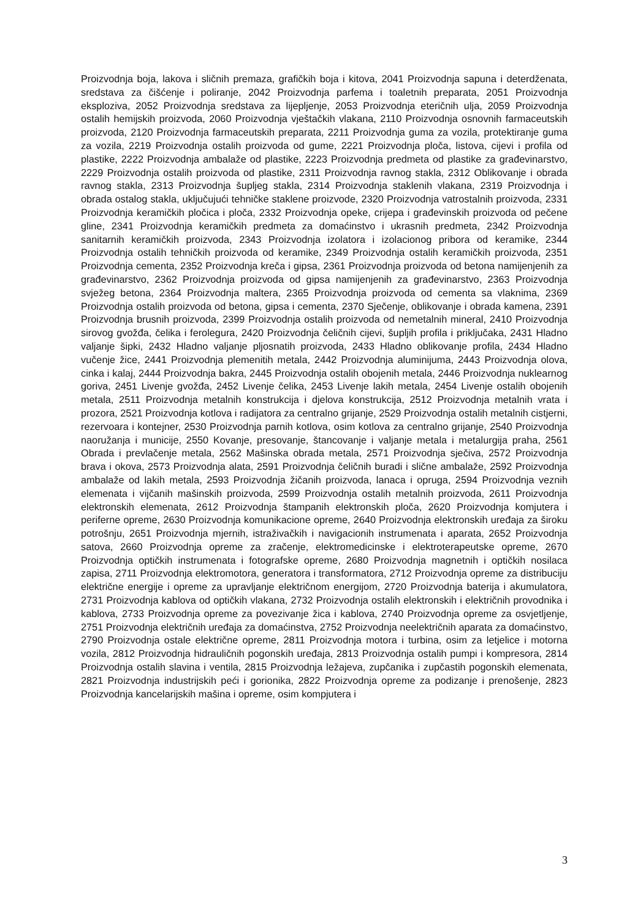Proizvodnja boja, lakova i sličnih premaza, grafičkih boja i kitova, 2041 Proizvodnja sapuna i deterdženata, sredstava za čišćenje i poliranje, 2042 Proizvodnja parfema i toaletnih preparata, 2051 Proizvodnja eksploziva, 2052 Proizvodnja sredstava za lijepljenje, 2053 Proizvodnja eteričnih ulja, 2059 Proizvodnja ostalih hemijskih proizvoda, 2060 Proizvodnja vještačkih vlakana, 2110 Proizvodnja osnovnih farmaceutskih proizvoda, 2120 Proizvodnja farmaceutskih preparata, 2211 Proizvodnja guma za vozila, protektiranje guma za vozila, 2219 Proizvodnja ostalih proizvoda od gume, 2221 Proizvodnja ploča, listova, cijevi i profila od plastike, 2222 Proizvodnja ambalaže od plastike, 2223 Proizvodnja predmeta od plastike za građevinarstvo, 2229 Proizvodnja ostalih proizvoda od plastike, 2311 Proizvodnja ravnog stakla, 2312 Oblikovanje i obrada ravnog stakla, 2313 Proizvodnja šupljeg stakla, 2314 Proizvodnja staklenih vlakana, 2319 Proizvodnja i obrada ostalog stakla, uključujući tehničke staklene proizvode, 2320 Proizvodnja vatrostalnih proizvoda, 2331 Proizvodnja keramičkih pločica i ploča, 2332 Proizvodnja opeke, crijepa i građevinskih proizvoda od pečene gline, 2341 Proizvodnja keramičkih predmeta za domaćinstvo i ukrasnih predmeta, 2342 Proizvodnja sanitarnih keramičkih proizvoda, 2343 Proizvodnja izolatora i izolacionog pribora od keramike, 2344 Proizvodnja ostalih tehničkih proizvoda od keramike, 2349 Proizvodnja ostalih keramičkih proizvoda, 2351 Proizvodnja cementa, 2352 Proizvodnja kreča i gipsa, 2361 Proizvodnja proizvoda od betona namijenjenih za građevinarstvo, 2362 Proizvodnja proizvoda od gipsa namijenjenih za građevinarstvo, 2363 Proizvodnja svježeg betona, 2364 Proizvodnja maltera, 2365 Proizvodnja proizvoda od cementa sa vlaknima, 2369 Proizvodnja ostalih proizvoda od betona, gipsa i cementa, 2370 Sječenje, oblikovanje i obrada kamena, 2391 Proizvodnja brusnih proizvoda, 2399 Proizvodnja ostalih proizvoda od nemetalnih mineral, 2410 Proizvodnja sirovog gvožđa, čelika i ferolegura, 2420 Proizvodnja čeličnih cijevi, šupljih profila i priključaka, 2431 Hladno valjanje šipki, 2432 Hladno valjanje pljosnatih proizvoda, 2433 Hladno oblikovanje profila, 2434 Hladno vučenje žice, 2441 Proizvodnja plemenitih metala, 2442 Proizvodnja aluminijuma, 2443 Proizvodnja olova, cinka i kalaj, 2444 Proizvodnja bakra, 2445 Proizvodnja ostalih obojenih metala, 2446 Proizvodnja nuklearnog goriva, 2451 Livenje gvožđa, 2452 Livenje čelika, 2453 Livenje lakih metala, 2454 Livenje ostalih obojenih metala, 2511 Proizvodnja metalnih konstrukcija i djelova konstrukcija, 2512 Proizvodnja metalnih vrata i prozora, 2521 Proizvodnja kotlova i radijatora za centralno grijanje, 2529 Proizvodnja ostalih metalnih cistjerni, rezervoara i kontejner, 2530 Proizvodnja parnih kotlova, osim kotlova za centralno grijanje, 2540 Proizvodnja naoružanja i municije, 2550 Kovanje, presovanje, štancovanje i valjanje metala i metalurgija praha, 2561 Obrada i prevlačenje metala, 2562 Mašinska obrada metala, 2571 Proizvodnja sječiva, 2572 Proizvodnja brava i okova, 2573 Proizvodnja alata, 2591 Proizvodnja čeličnih buradi i slične ambalaže, 2592 Proizvodnja ambalaže od lakih metala, 2593 Proizvodnja žičanih proizvoda, lanaca i opruga, 2594 Proizvodnja veznih elemenata i vijčanih mašinskih proizvoda, 2599 Proizvodnja ostalih metalnih proizvoda, 2611 Proizvodnja elektronskih elemenata, 2612 Proizvodnja štampanih elektronskih ploča, 2620 Proizvodnja komjutera i periferne opreme, 2630 Proizvodnja komunikacione opreme, 2640 Proizvodnja elektronskih uređaja za široku potrošnju, 2651 Proizvodnja mjernih, istraživačkih i navigacionih instrumenata i aparata, 2652 Proizvodnja satova, 2660 Proizvodnja opreme za zračenje, elektromedicinske i elektroterapeutske opreme, 2670 Proizvodnja optičkih instrumenata i fotografske opreme, 2680 Proizvodnja magnetnih i optičkih nosilaca zapisa, 2711 Proizvodnja elektromotora, generatora i transformatora, 2712 Proizvodnja opreme za distribuciju električne energije i opreme za upravljanje električnom energijom, 2720 Proizvodnja baterija i akumulatora, 2731 Proizvodnja kablova od optičkih vlakana, 2732 Proizvodnja ostalih elektronskih i električnih provodnika i kablova, 2733 Proizvodnja opreme za povezivanje žica i kablova, 2740 Proizvodnja opreme za osvjetljenje, 2751 Proizvodnja električnih uređaja za domaćinstva, 2752 Proizvodnja neelektričnih aparata za domaćinstvo, 2790 Proizvodnja ostale električne opreme, 2811 Proizvodnja motora i turbina, osim za letjelice i motorna vozila, 2812 Proizvodnja hidrauličnih pogonskih uređaja, 2813 Proizvodnja ostalih pumpi i kompresora, 2814 Proizvodnja ostalih slavina i ventila, 2815 Proizvodnja ležajeva, zupčanika i zupčastih pogonskih elemenata, 2821 Proizvodnja industrijskih peći i gorionika, 2822 Proizvodnja opreme za podizanje i prenošenje, 2823 Proizvodnja kancelarijskih mašina i opreme, osim kompjutera i
3